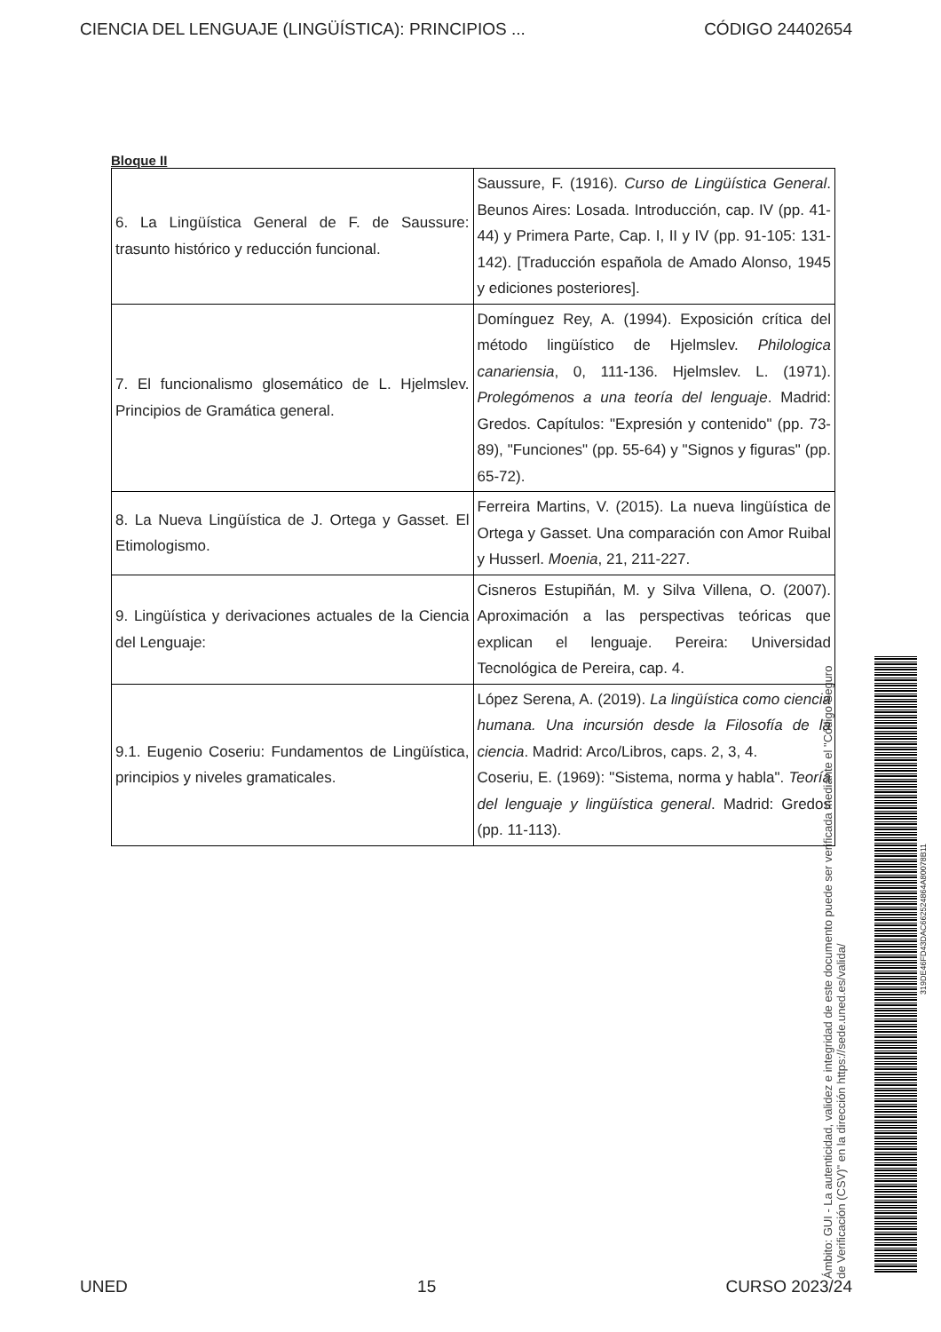CIENCIA DEL LENGUAJE (LINGÜÍSTICA): PRINCIPIOS ... CÓDIGO 24402654
Bloque II
| 6. La Lingüística General de F. de Saussure: trasunto histórico y reducción funcional. | Saussure, F. (1916). Curso de Lingüística General . Beunos Aires: Losada. Introducción, cap. IV (pp. 41-44) y Primera Parte, Cap. I, II y IV (pp. 91-105: 131-142). [Traducción española de Amado Alonso, 1945 y ediciones posteriores]. |
| 7. El funcionalismo glosemático de L. Hjelmslev. Principios de Gramática general. | Domínguez Rey, A. (1994). Exposición crítica del método lingüístico de Hjelmslev. Philologica canariensia , 0, 111-136. Hjelmslev. L. (1971). Prolegómenos a una teoría del lenguaje . Madrid: Gredos. Capítulos: "Expresión y contenido" (pp. 73-89), "Funciones" (pp. 55-64) y "Signos y figuras" (pp. 65-72). |
| 8. La Nueva Lingüística de J. Ortega y Gasset. El Etimologismo. | Ferreira Martins, V. (2015). La nueva lingüística de Ortega y Gasset. Una comparación con Amor Ruibal y Husserl. Moenia , 21, 211-227. |
| 9. Lingüística y derivaciones actuales de la Ciencia del Lenguaje: | Cisneros Estupiñán, M. y Silva Villena, O. (2007). Aproximación a las perspectivas teóricas que explican el lenguaje. Pereira: Universidad Tecnológica de Pereira, cap. 4. |
| 9.1. Eugenio Coseriu: Fundamentos de Lingüística, principios y niveles gramaticales. | López Serena, A. (2019). La lingüística como ciencia humana. Una incursión desde la Filosofía de la ciencia . Madrid: Arco/Libros, caps. 2, 3, 4. Coseriu, E. (1969): "Sistema, norma y habla". Teoría del lenguaje y lingüística general . Madrid: Gredos (pp. 11-113). |
Ámbito: GUI - La autenticidad, validez e integridad de este documento puede ser verificada mediante el "Código Seguro de Verificación (CSV)" en la dirección https://sede.uned.es/valida/
319DE46FD43DAC662524864A80078B11
UNED 15 CURSO 2023/24